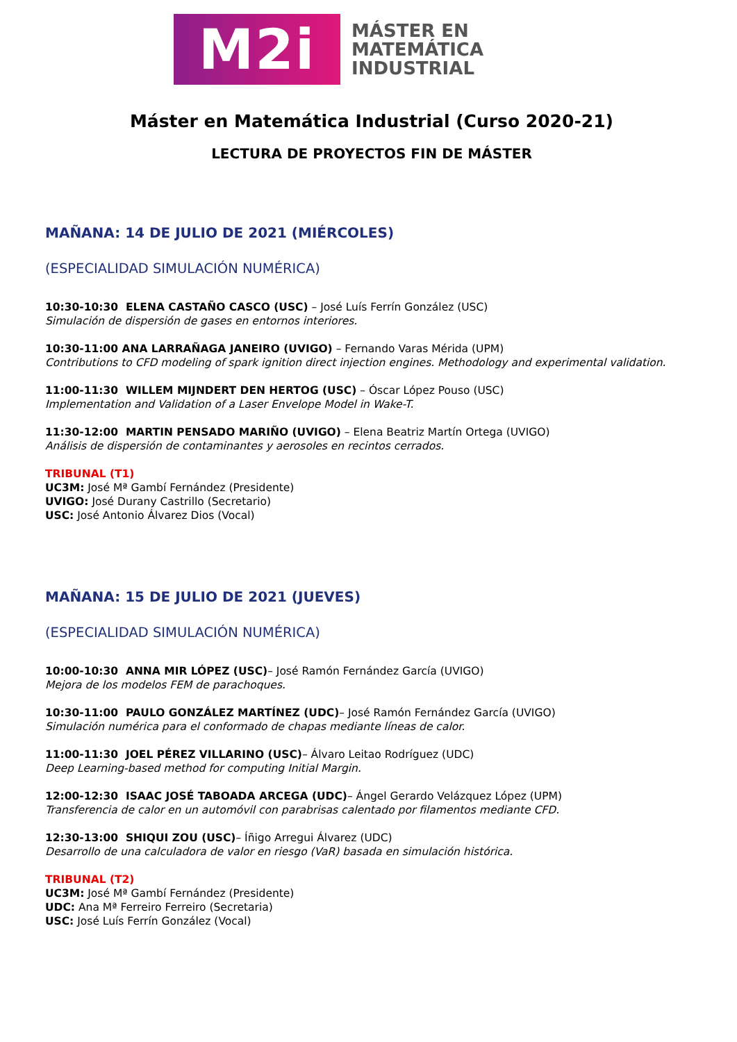M2i
MÁSTER EN
MATEMÁTICA
INDUSTRIAL
Máster en Matemática Industrial (Curso 2020-21)
LECTURA DE PROYECTOS FIN DE MÁSTER
MAÑANA: 14 DE JULIO DE 2021 (MIÉRCOLES)
(ESPECIALIDAD SIMULACIÓN NUMÉRICA)
10:30-10:30 ELENA CASTAÑO CASCO (USC) – José Luís Ferrín González (USC)
Simulación de dispersión de gases en entornos interiores.
10:30-11:00 ANA LARRAÑAGA JANEIRO (UVIGO) – Fernando Varas Mérida (UPM)
Contributions to CFD modeling of spark ignition direct injection engines. Methodology and experimental validation.
11:00-11:30 WILLEM MIJNDERT DEN HERTOG (USC) – Óscar López Pouso (USC)
Implementation and Validation of a Laser Envelope Model in Wake-T.
11:30-12:00 MARTIN PENSADO MARIÑO (UVIGO) – Elena Beatriz Martín Ortega (UVIGO)
Análisis de dispersión de contaminantes y aerosoles en recintos cerrados.
TRIBUNAL (T1)
UC3M: José Mª Gambí Fernández (Presidente)
UVIGO: José Durany Castrillo (Secretario)
USC: José Antonio Álvarez Dios (Vocal)
MAÑANA: 15 DE JULIO DE 2021 (JUEVES)
(ESPECIALIDAD SIMULACIÓN NUMÉRICA)
10:00-10:30 ANNA MIR LÓPEZ (USC)– José Ramón Fernández García (UVIGO)
Mejora de los modelos FEM de parachoques.
10:30-11:00 PAULO GONZÁLEZ MARTÍNEZ (UDC)– José Ramón Fernández García (UVIGO)
Simulación numérica para el conformado de chapas mediante líneas de calor.
11:00-11:30 JOEL PÉREZ VILLARINO (USC)– Álvaro Leitao Rodríguez (UDC)
Deep Learning-based method for computing Initial Margin.
12:00-12:30 ISAAC JOSÉ TABOADA ARCEGA (UDC)– Ángel Gerardo Velázquez López (UPM)
Transferencia de calor en un automóvil con parabrisas calentado por filamentos mediante CFD.
12:30-13:00 SHIQUI ZOU (USC)– Íñigo Arregui Álvarez (UDC)
Desarrollo de una calculadora de valor en riesgo (VaR) basada en simulación histórica.
TRIBUNAL (T2)
UC3M: José Mª Gambí Fernández (Presidente)
UDC: Ana Mª Ferreiro Ferreiro (Secretaria)
USC: José Luís Ferrín González (Vocal)